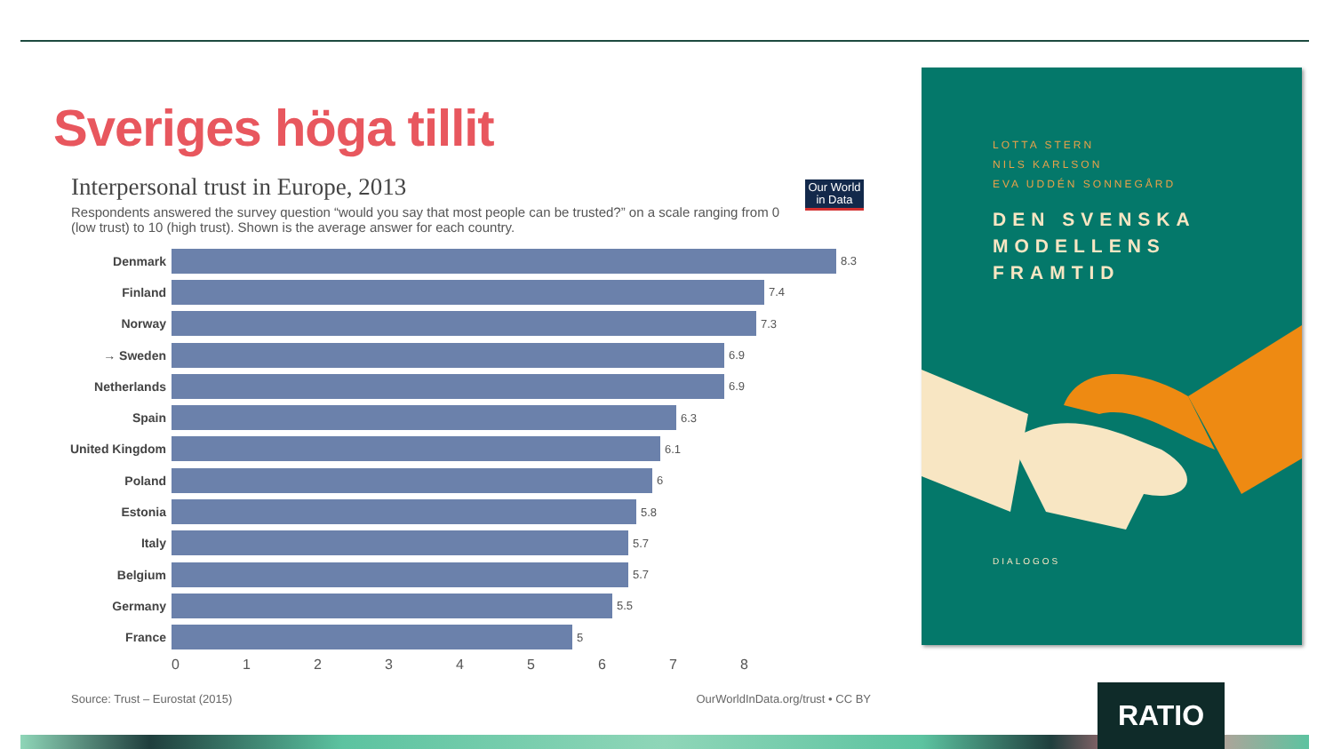Sveriges höga tillit
Interpersonal trust in Europe, 2013
Our World in Data
Respondents answered the survey question “would you say that most people can be trusted?” on a scale ranging from 0 (low trust) to 10 (high trust). Shown is the average answer for each country.
Denmark 8.3
Finland 7.4
Norway 7.3
→ Sweden 6.9
Netherlands 6.9
Spain 6.3
United Kingdom 6.1
Poland 6
Estonia 5.8
Italy 5.7
Belgium 5.7
Germany 5.5
France 5
012345678
Source: Trust – Eurostat (2015) OurWorldInData.org/trust • CC BY
LOTTA STERN
NILS KARLSON
EVA UDDÉN SONNEGÅRD
DEN SVENSKA
MODELLENS
FRAMTID
DIALOGOS
RATIO